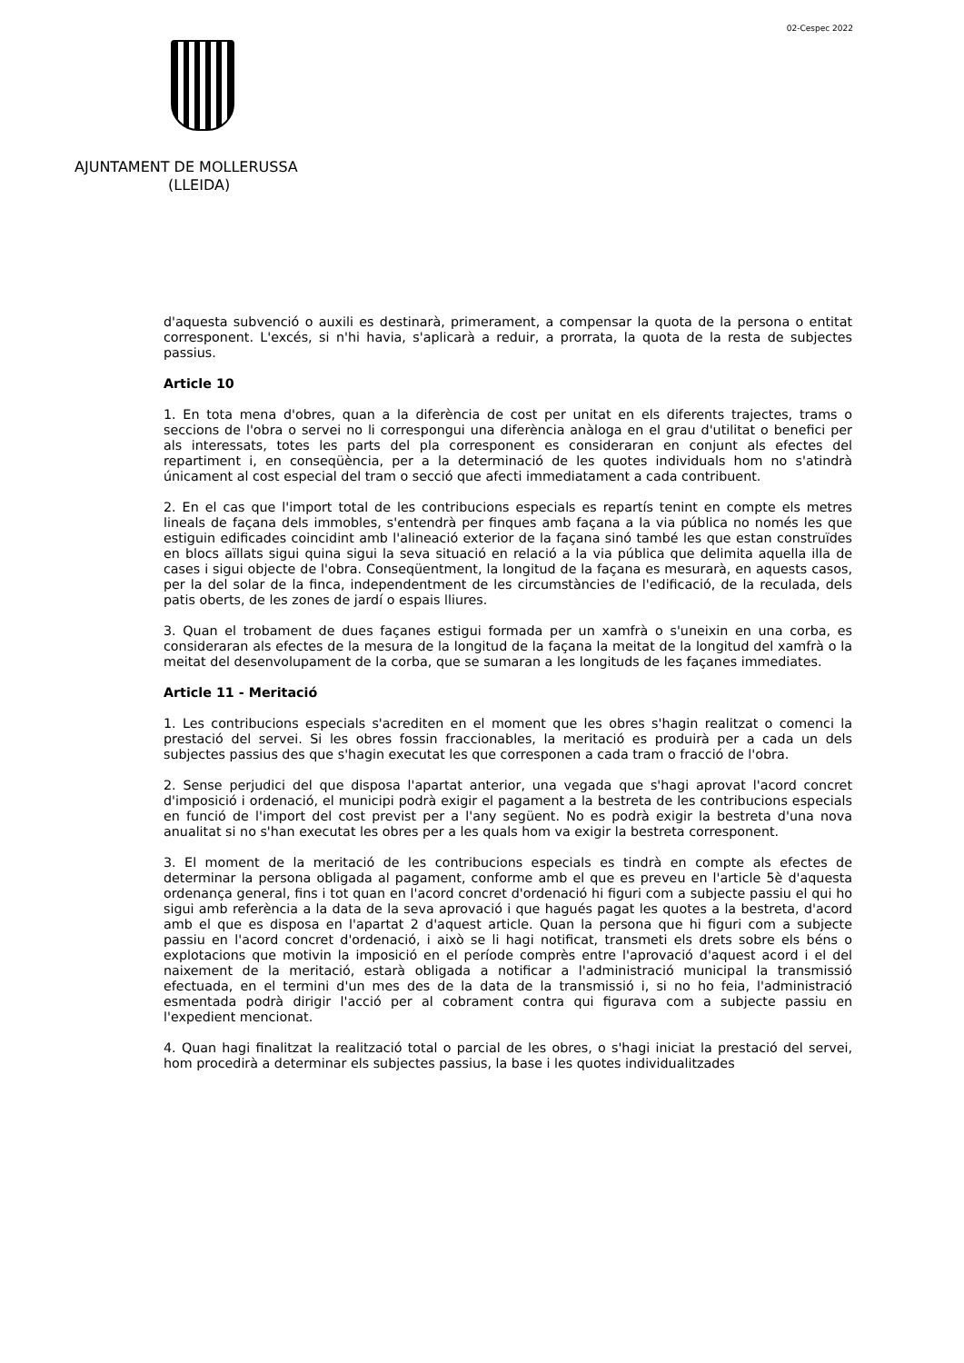02-Cespec 2022
AJUNTAMENT DE MOLLERUSSA
(LLEIDA)
d'aquesta subvenció o auxili es destinarà, primerament, a compensar la quota de la persona o entitat corresponent. L'excés, si n'hi havia, s'aplicarà a reduir, a prorrata, la quota de la resta de subjectes passius.
Article 10
1. En tota mena d'obres, quan a la diferència de cost per unitat en els diferents trajectes, trams o seccions de l'obra o servei no li correspongui una diferència anàloga en el grau d'utilitat o benefici per als interessats, totes les parts del pla corresponent es consideraran en conjunt als efectes del repartiment i, en conseqüència, per a la determinació de les quotes individuals hom no s'atindrà únicament al cost especial del tram o secció que afecti immediatament a cada contribuent.
2. En el cas que l'import total de les contribucions especials es repartís tenint en compte els metres lineals de façana dels immobles, s'entendrà per finques amb façana a la via pública no només les que estiguin edificades coincidint amb l'alineació exterior de la façana sinó també les que estan construïdes en blocs aïllats sigui quina sigui la seva situació en relació a la via pública que delimita aquella illa de cases i sigui objecte de l'obra. Conseqüentment, la longitud de la façana es mesurarà, en aquests casos, per la del solar de la finca, independentment de les circumstàncies de l'edificació, de la reculada, dels patis oberts, de les zones de jardí o espais lliures.
3. Quan el trobament de dues façanes estigui formada per un xamfrà o s'uneixin en una corba, es consideraran als efectes de la mesura de la longitud de la façana la meitat de la longitud del xamfrà o la meitat del desenvolupament de la corba, que se sumaran a les longituds de les façanes immediates.
Article 11 - Meritació
1. Les contribucions especials s'acrediten en el moment que les obres s'hagin realitzat o comenci la prestació del servei. Si les obres fossin fraccionables, la meritació es produirà per a cada un dels subjectes passius des que s'hagin executat les que corresponen a cada tram o fracció de l'obra.
2. Sense perjudici del que disposa l'apartat anterior, una vegada que s'hagi aprovat l'acord concret d'imposició i ordenació, el municipi podrà exigir el pagament a la bestreta de les contribucions especials en funció de l'import del cost previst per a l'any següent. No es podrà exigir la bestreta d'una nova anualitat si no s'han executat les obres per a les quals hom va exigir la bestreta corresponent.
3. El moment de la meritació de les contribucions especials es tindrà en compte als efectes de determinar la persona obligada al pagament, conforme amb el que es preveu en l'article 5è d'aquesta ordenança general, fins i tot quan en l'acord concret d'ordenació hi figuri com a subjecte passiu el qui ho sigui amb referència a la data de la seva aprovació i que hagués pagat les quotes a la bestreta, d'acord amb el que es disposa en l'apartat 2 d'aquest article. Quan la persona que hi figuri com a subjecte passiu en l'acord concret d'ordenació, i això se li hagi notificat, transmeti els drets sobre els béns o explotacions que motivin la imposició en el període comprès entre l'aprovació d'aquest acord i el del naixement de la meritació, estarà obligada a notificar a l'administració municipal la transmissió efectuada, en el termini d'un mes des de la data de la transmissió i, si no ho feia, l'administració esmentada podrà dirigir l'acció per al cobrament contra qui figurava com a subjecte passiu en l'expedient mencionat.
4. Quan hagi finalitzat la realització total o parcial de les obres, o s'hagi iniciat la prestació del servei, hom procedirà a determinar els subjectes passius, la base i les quotes individualitzades